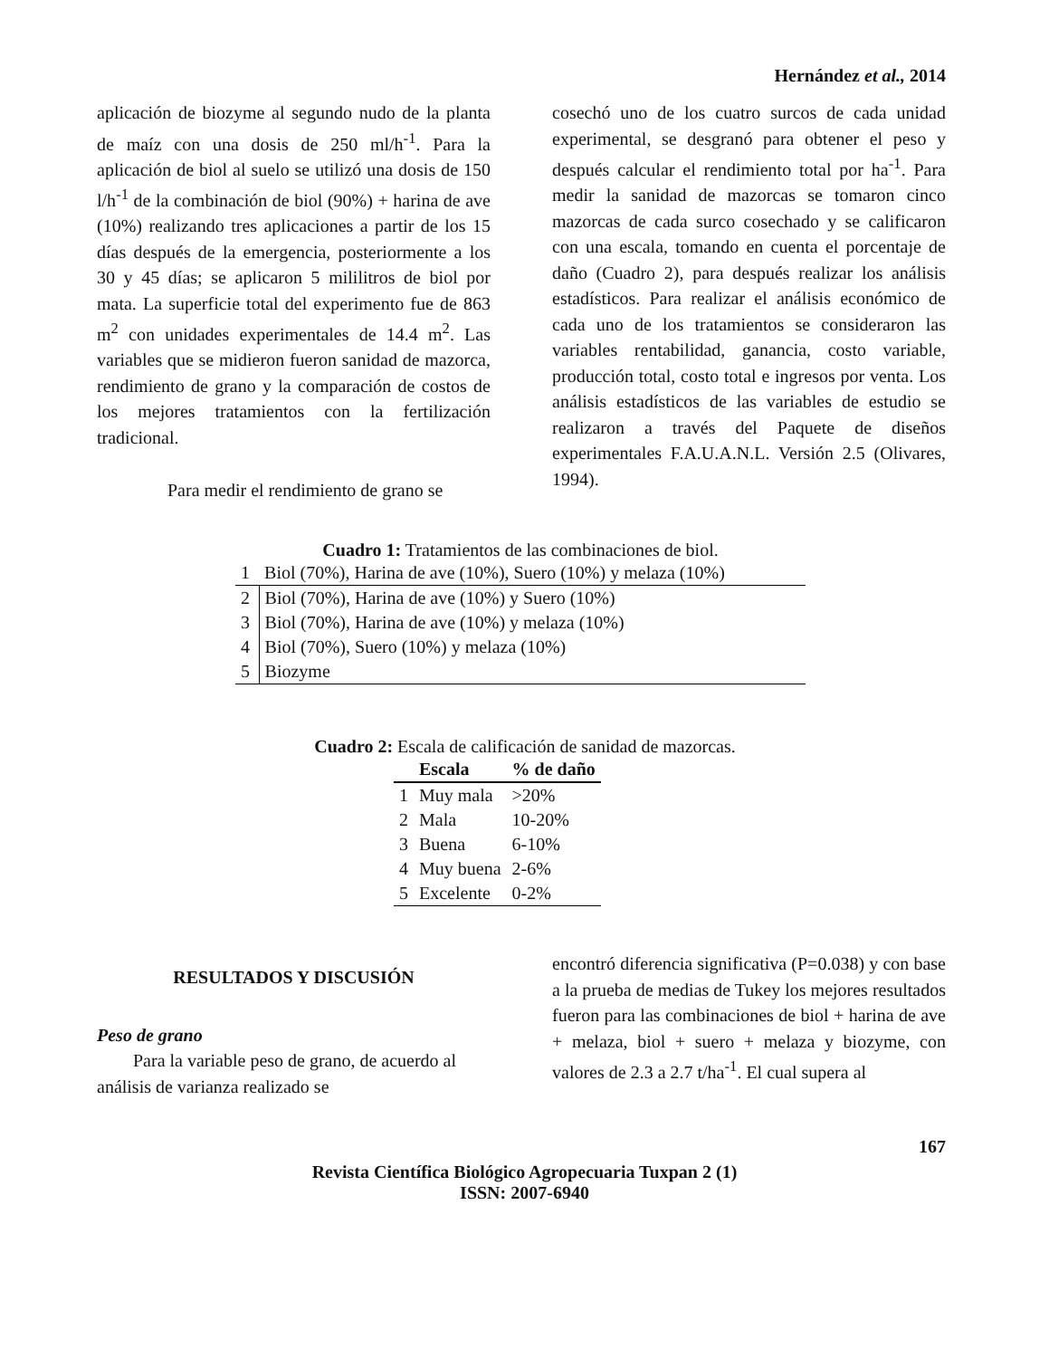Hernández et al., 2014
aplicación de biozyme al segundo nudo de la planta de maíz con una dosis de 250 ml/h<sup>-1</sup>. Para la aplicación de biol al suelo se utilizó una dosis de 150 l/h<sup>-1</sup> de la combinación de biol (90%) + harina de ave (10%) realizando tres aplicaciones a partir de los 15 días después de la emergencia, posteriormente a los 30 y 45 días; se aplicaron 5 mililitros de biol por mata. La superficie total del experimento fue de 863 m<sup>2</sup> con unidades experimentales de 14.4 m<sup>2</sup>. Las variables que se midieron fueron sanidad de mazorca, rendimiento de grano y la comparación de costos de los mejores tratamientos con la fertilización tradicional.
Para medir el rendimiento de grano se
cosechó uno de los cuatro surcos de cada unidad experimental, se desgranó para obtener el peso y después calcular el rendimiento total por ha<sup>-1</sup>. Para medir la sanidad de mazorcas se tomaron cinco mazorcas de cada surco cosechado y se calificaron con una escala, tomando en cuenta el porcentaje de daño (Cuadro 2), para después realizar los análisis estadísticos. Para realizar el análisis económico de cada uno de los tratamientos se consideraron las variables rentabilidad, ganancia, costo variable, producción total, costo total e ingresos por venta. Los análisis estadísticos de las variables de estudio se realizaron a través del Paquete de diseños experimentales F.A.U.A.N.L. Versión 2.5 (Olivares, 1994).
Cuadro 1: Tratamientos de las combinaciones de biol.
| 1 | Biol (70%), Harina de ave (10%), Suero (10%) y melaza (10%) |
| 2 | Biol (70%), Harina de ave (10%) y Suero (10%) |
| 3 | Biol (70%), Harina de ave (10%) y melaza (10%) |
| 4 | Biol (70%), Suero (10%) y melaza (10%) |
| 5 | Biozyme |
Cuadro 2: Escala de calificación de sanidad de mazorcas.
| | Escala | % de daño |
| --- | --- | --- |
| 1 | Muy mala | >20% |
| 2 | Mala | 10-20% |
| 3 | Buena | 6-10% |
| 4 | Muy buena | 2-6% |
| 5 | Excelente | 0-2% |
RESULTADOS Y DISCUSIÓN
Peso de grano
Para la variable peso de grano, de acuerdo al análisis de varianza realizado se
encontró diferencia significativa (P=0.038) y con base a la prueba de medias de Tukey los mejores resultados fueron para las combinaciones de biol + harina de ave + melaza, biol + suero + melaza y biozyme, con valores de 2.3 a 2.7 t/ha<sup>-1</sup>. El cual supera al
167
Revista Científica Biológico Agropecuaria Tuxpan 2 (1)
ISSN: 2007-6940